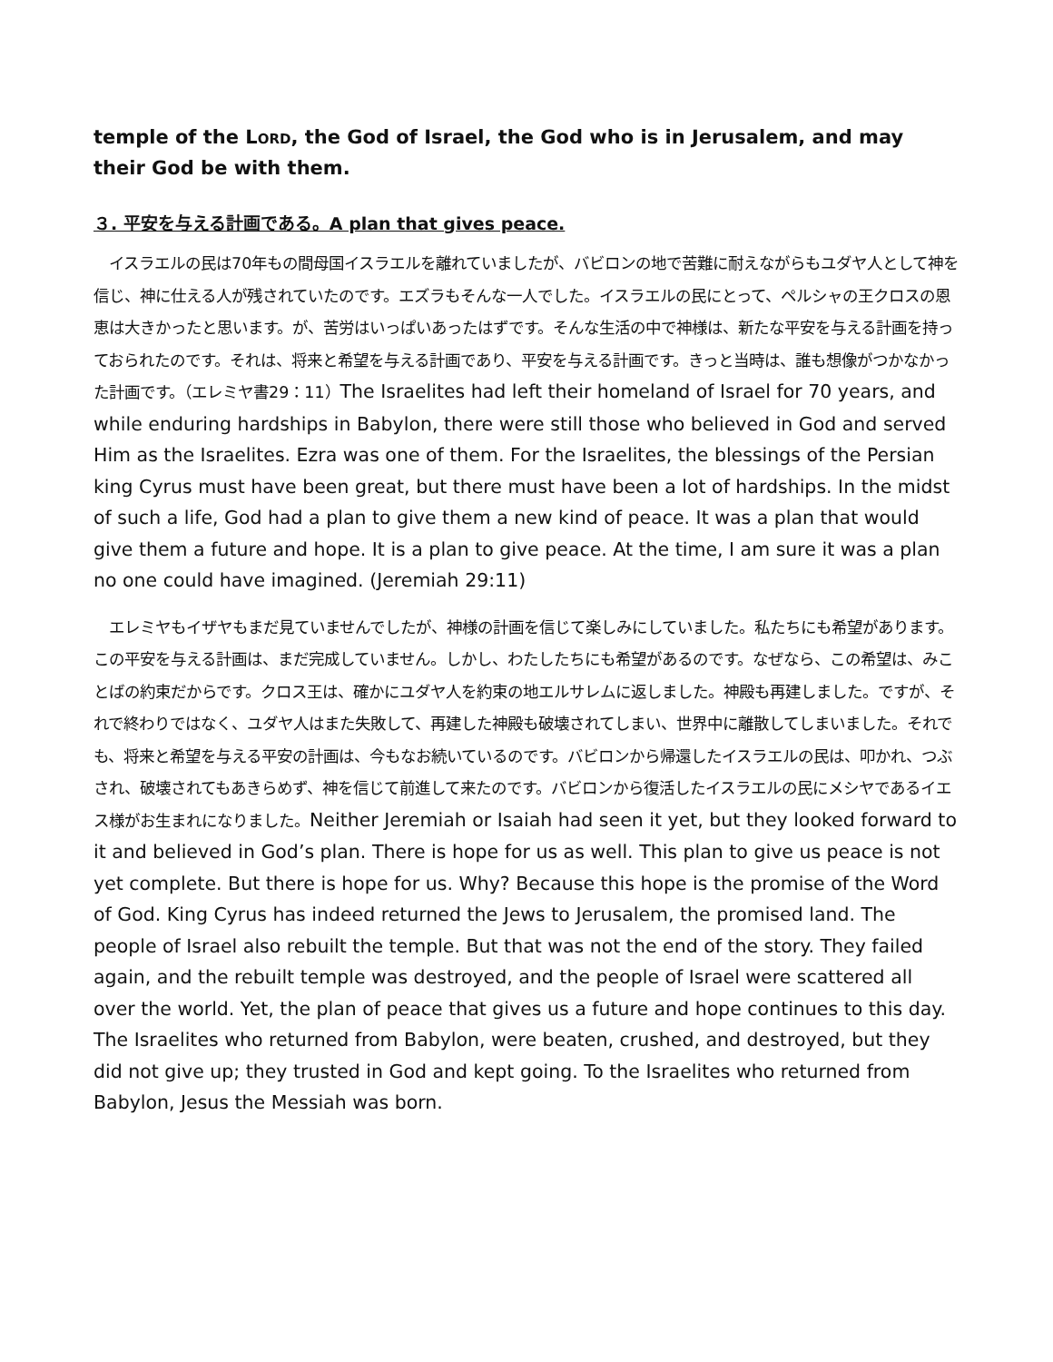temple of the LORD, the God of Israel, the God who is in Jerusalem, and may their God be with them.
３. 平安を与える計画である。A plan that gives peace.
　イスラエルの民は70年もの間母国イスラエルを離れていましたが、バビロンの地で苦難に耐えながらもユダヤ人として神を信じ、神に仕える人が残されていたのです。エズラもそんな一人でした。イスラエルの民にとって、ペルシャの王クロスの恩恵は大きかったと思います。が、苦労はいっぱいあったはずです。そんな生活の中で神様は、新たな平安を与える計画を持っておられたのです。それは、将来と希望を与える計画であり、平安を与える計画です。きっと当時は、誰も想像がつかなかった計画です。（エレミヤ書29：11）The Israelites had left their homeland of Israel for 70 years, and while enduring hardships in Babylon, there were still those who believed in God and served Him as the Israelites. Ezra was one of them. For the Israelites, the blessings of the Persian king Cyrus must have been great, but there must have been a lot of hardships. In the midst of such a life, God had a plan to give them a new kind of peace. It was a plan that would give them a future and hope. It is a plan to give peace. At the time, I am sure it was a plan no one could have imagined. (Jeremiah 29:11)
　エレミヤもイザヤもまだ見ていませんでしたが、神様の計画を信じて楽しみにしていました。私たちにも希望があります。この平安を与える計画は、まだ完成していません。しかし、わたしたちにも希望があるのです。なぜなら、この希望は、みことばの約束だからです。クロス王は、確かにユダヤ人を約束の地エルサレムに返しました。神殿も再建しました。ですが、それで終わりではなく、ユダヤ人はまた失敗して、再建した神殿も破壊されてしまい、世界中に離散してしまいました。それでも、将来と希望を与える平安の計画は、今もなお続いているのです。バビロンから帰還したイスラエルの民は、叩かれ、つぶされ、破壊されてもあきらめず、神を信じて前進して来たのです。バビロンから復活したイスラエルの民にメシヤであるイエス様がお生まれになりました。Neither Jeremiah or Isaiah had seen it yet, but they looked forward to it and believed in God’s plan. There is hope for us as well. This plan to give us peace is not yet complete. But there is hope for us. Why? Because this hope is the promise of the Word of God. King Cyrus has indeed returned the Jews to Jerusalem, the promised land. The people of Israel also rebuilt the temple. But that was not the end of the story. They failed again, and the rebuilt temple was destroyed, and the people of Israel were scattered all over the world. Yet, the plan of peace that gives us a future and hope continues to this day. The Israelites who returned from Babylon, were beaten, crushed, and destroyed, but they did not give up; they trusted in God and kept going. To the Israelites who returned from Babylon, Jesus the Messiah was born.